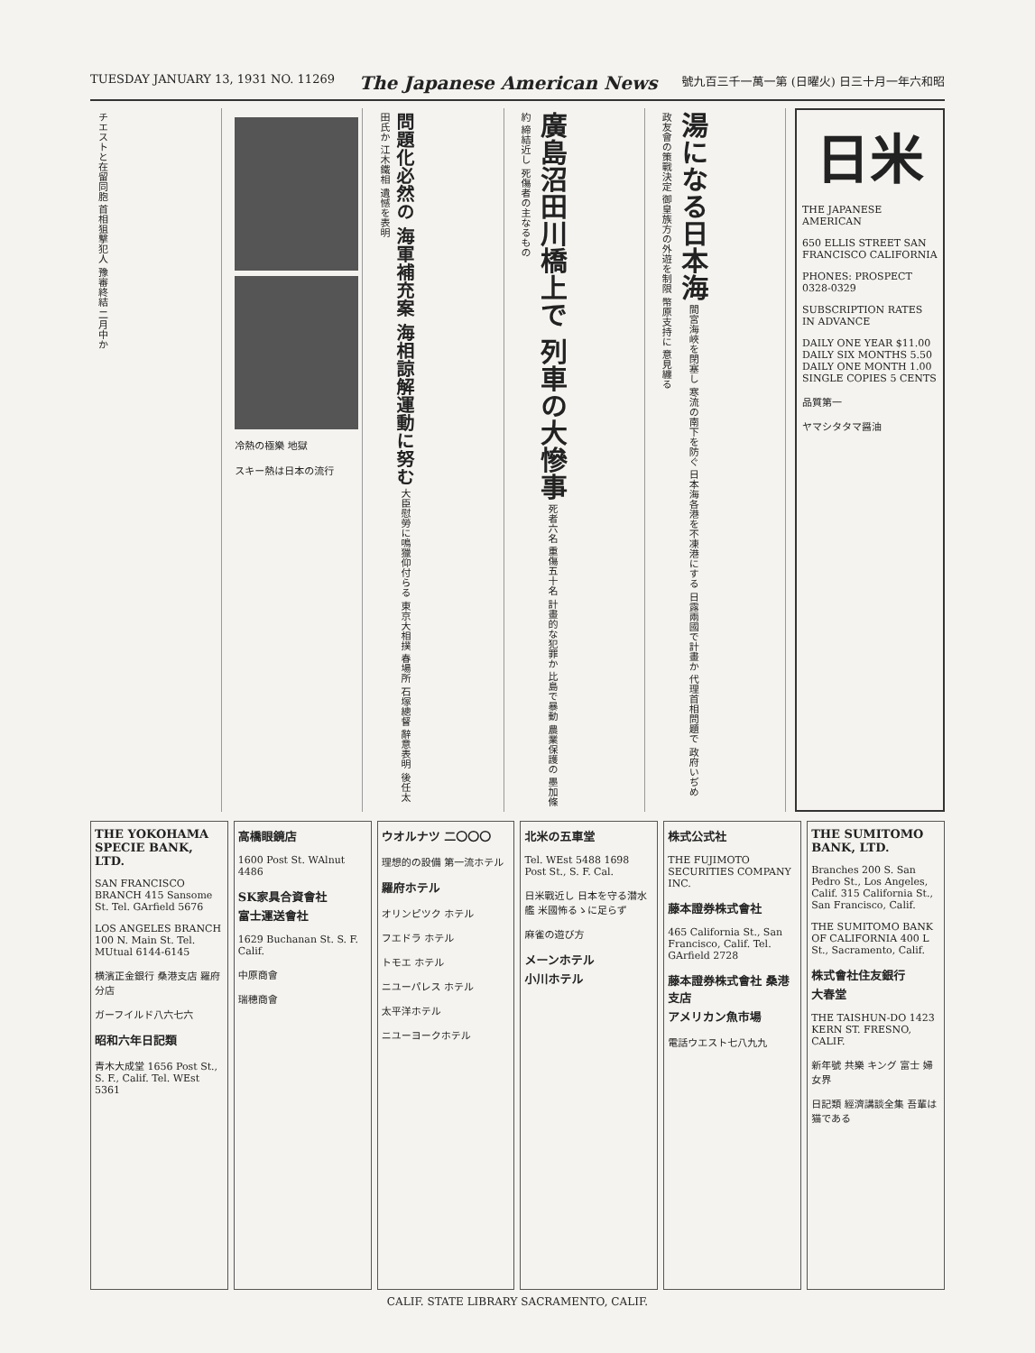TUESDAY JANUARY 13, 1931 NO. 11269 The Japanese American News 號九百三千一萬一第 (日曜火) 日三十月一年六和昭
チエストと在留同胞 首相狙撃犯人 豫審終結 二月中か
冷熱の極樂 地獄
スキー熱は日本の流行
問題化必然の 海軍補充案 海相諒解運動に努む 大臣慰勞に鳴獵仰付らる 東京大相撲 春場所 石塚總督 辭意表明 後任太田氏か 江木鐵相 遺憾を表明
廣島沼田川橋上で 列車の大慘事 死者六名 重傷五十名 計畫的な犯罪か 比島で暴動 農業保護の 墨加條約 締結近し 死傷者の主なるもの
湯になる日本海 間宮海峽を閉塞し 寒流の南下を防ぐ 日本海各港を不凍港にする 日露兩國で計畫か 代理首相問題で 政府いぢめ 政友會の策戰決定 御皇族方の外遊を制限 幣原支持に 意見纏る
日米
THE JAPANESE AMERICAN
650 ELLIS STREET SAN FRANCISCO CALIFORNIA
PHONES: PROSPECT 0328-0329
SUBSCRIPTION RATES IN ADVANCE
DAILY ONE YEAR $11.00
DAILY SIX MONTHS 5.50
DAILY ONE MONTH 1.00
SINGLE COPIES 5 CENTS
品質第一
ヤマシタタマ醤油
THE YOKOHAMA SPECIE BANK, LTD.
SAN FRANCISCO BRANCH 415 Sansome St. Tel. GArfield 5676
LOS ANGELES BRANCH 100 N. Main St. Tel. MUtual 6144-6145
横濱正金銀行 桑港支店 羅府分店
ガーフイルド八六七六
昭和六年日記類
青木大成堂 1656 Post St., S. F., Calif. Tel. WEst 5361
高橋眼鏡店
1600 Post St. WAlnut 4486
SK家具合資會社
富士運送會社
1629 Buchanan St. S. F. Calif.
中原商會
瑞穂商會
ウオルナツ 二〇〇〇
理想的の設備 第一流ホテル
羅府ホテル
オリンピツク ホテル
フエドラ ホテル
トモエ ホテル
ニユーパレス ホテル
太平洋ホテル
ニユーヨークホテル
北米の五車堂
Tel. WEst 5488 1698 Post St., S. F. Cal.
日米戰近し 日本を守る潜水艦 米國怖るゝに足らず
麻雀の遊び方
メーンホテル
小川ホテル
株式公式社
THE FUJIMOTO SECURITIES COMPANY INC.
藤本證券株式會社
465 California St., San Francisco, Calif. Tel. GArfield 2728
藤本證券株式會社 桑港支店
アメリカン魚市場
電話ウエスト七八九九
THE SUMITOMO BANK, LTD.
Branches 200 S. San Pedro St., Los Angeles, Calif. 315 California St., San Francisco, Calif.
THE SUMITOMO BANK OF CALIFORNIA 400 L St., Sacramento, Calif.
株式會社住友銀行
大春堂
THE TAISHUN-DO 1423 KERN ST. FRESNO, CALIF.
新年號 共樂 キング 富士 婦女界
日記類 經濟講談全集 吾輩は猫である
CALIF. STATE LIBRARY SACRAMENTO, CALIF.